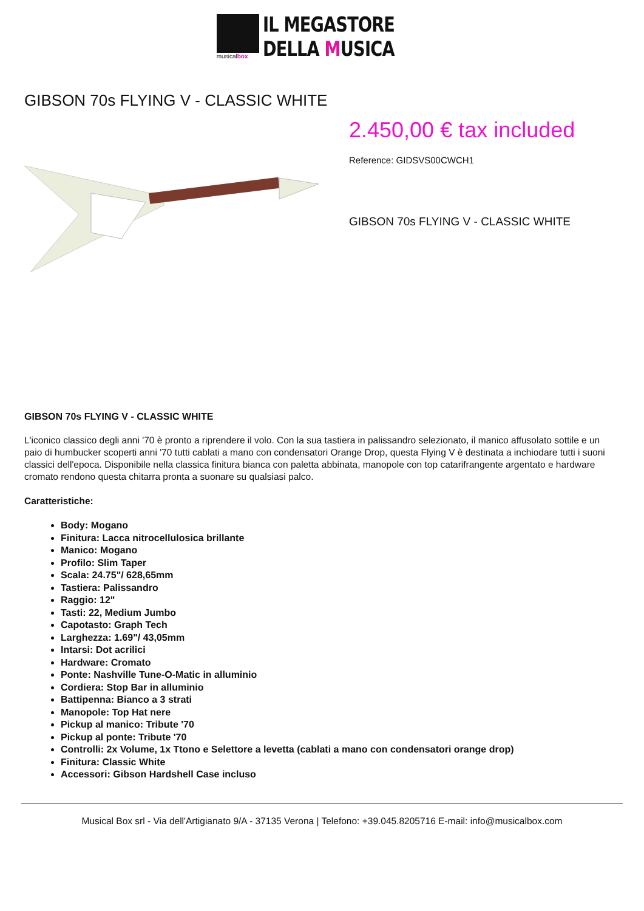musicalbox
IL MEGASTORE
DELLA MUSICA
GIBSON 70s FLYING V - CLASSIC WHITE
2.450,00 € tax included
Reference: GIDSVS00CWCH1
GIBSON 70s FLYING V - CLASSIC WHITE
GIBSON 70s FLYING V - CLASSIC WHITE
L'iconico classico degli anni '70 è pronto a riprendere il volo. Con la sua tastiera in palissandro selezionato, il manico affusolato sottile e un paio di humbucker scoperti anni '70 tutti cablati a mano con condensatori Orange Drop, questa Flying V è destinata a inchiodare tutti i suoni classici dell'epoca. Disponibile nella classica finitura bianca con paletta abbinata, manopole con top catarifrangente argentato e hardware cromato rendono questa chitarra pronta a suonare su qualsiasi palco.
Caratteristiche:
Body: Mogano
Finitura: Lacca nitrocellulosica brillante
Manico: Mogano
Profilo: Slim Taper
Scala: 24.75"/ 628,65mm
Tastiera: Palissandro
Raggio: 12"
Tasti: 22, Medium Jumbo
Capotasto: Graph Tech
Larghezza: 1.69"/ 43,05mm
Intarsi: Dot acrilici
Hardware: Cromato
Ponte: Nashville Tune-O-Matic in alluminio
Cordiera: Stop Bar in alluminio
Battipenna: Bianco a 3 strati
Manopole: Top Hat nere
Pickup al manico: Tribute '70
Pickup al ponte: Tribute '70
Controlli: 2x Volume, 1x Ttono e Selettore a levetta (cablati a mano con condensatori orange drop)
Finitura: Classic White
Accessori: Gibson Hardshell Case incluso
Musical Box srl - Via dell'Artigianato 9/A - 37135 Verona | Telefono: +39.045.8205716 E-mail: info@musicalbox.com